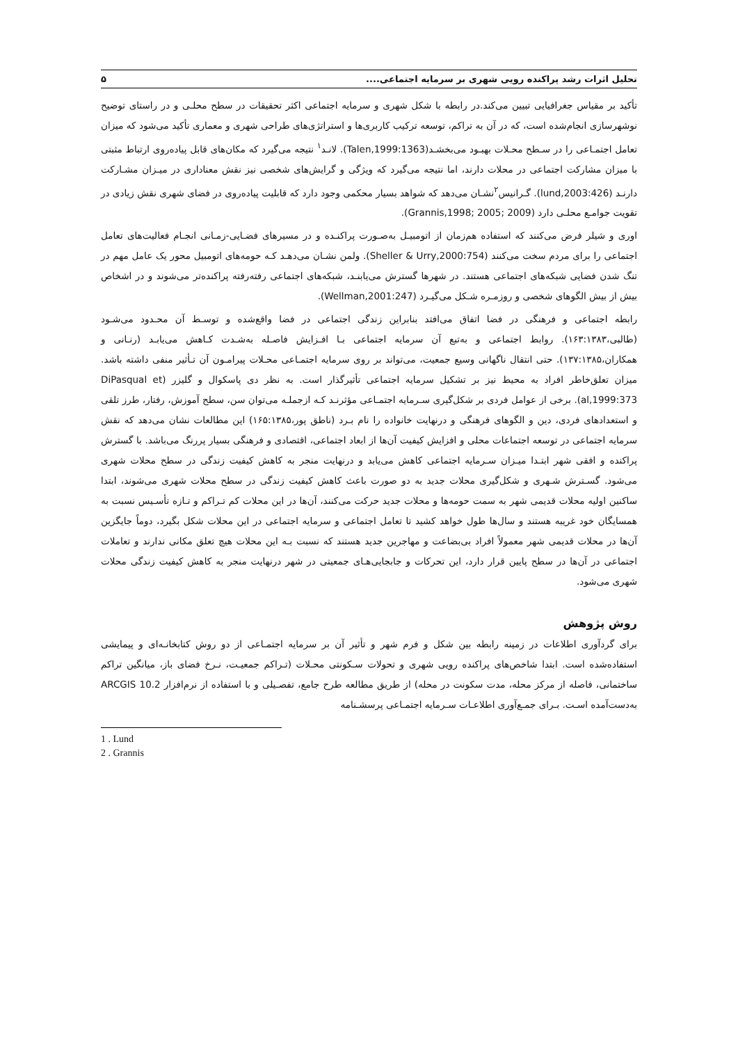تحلیل اثرات رشد پراکنده رویی شهری بر سرمایه اجتماعی.... ۵
تأکید بر مقیاس جغرافیایی تبیین می‌کند.در رابطه با شکل شهری و سرمایه اجتماعی اکثر تحقیقات در سطح محلـی و در راستای توضیح نوشهرسازی انجام‌شده است، که در آن به تراکم، توسعه ترکیب کاربری‌ها و استراتژی‌های طراحی شهری و معماری تأکید می‌شود که میزان تعامل اجتمـاعی را در سـطح محـلات بهبـود می‌بخشـد(Talen,1999:1363). لانـد<sup>۱</sup> نتیجه می‌گیرد که مکان‌های قابل پیاده‌روی ارتباط مثبتی با میزان مشارکت اجتماعی در محلات دارند، اما نتیجه می‌گیرد که ویژگی و گرایش‌های شخصی نیز نقش معناداری در میـزان مشـارکت دارنـد (lund,2003:426). گـرانیس<sup>۲</sup>نشـان می‌دهد که شواهد بسیار محکمی وجود دارد که قابلیت پیاده‌روی در فضای شهری نقش زیادی در تقویت جوامـع محلـی دارد (Grannis,1998; 2005; 2009).
اوری و شیلر فرض می‌کنند که استفاده هم‌زمان از اتومبیـل به‌صـورت پراکنـده و در مسیرهای فضـایی-زمـانی انجـام فعالیت‌های تعامل اجتماعی را برای مردم سخت می‌کنند (Sheller & Urry,2000:754). ولمن نشـان می‌دهـد کـه حومه‌های اتومبیل محور یک عامل مهم در تنگ شدن فضایی شبکه‌های اجتماعی هستند. در شهرها گسترش می‌یابنـد، شبکه‌های اجتماعی رفته‌رفته پراکنده‌تر می‌شوند و در اشخاص بیش از بیش الگوهای شخصی و روزمـره شـکل می‌گیـرد (Wellman,2001:247).
رابطه اجتماعی و فرهنگی در فضا اتفاق می‌افتد بنابراین زندگی اجتماعی در فضا واقع‌شده و توسـط آن محـدود می‌شـود (طالبی،۱۶۳:۱۳۸۳). روابط اجتماعی و به‌تبع آن سرمایه اجتماعی بـا افـزایش فاصـله به‌شـدت کـاهش می‌یابـد (رنـانی و همکاران،۱۳۷:۱۳۸۵). حتی انتقال ناگهانی وسیع جمعیت، می‌تواند بر روی سرمایه اجتمـاعی محـلات پیرامـون آن تـأثیر منفی داشته باشد. میزان تعلق‌خاطر افراد به محیط نیز بر تشکیل سرمایه اجتماعی تأثیرگذار است. به نظر دی پاسکوال و گلیزر (DiPasqual et al,1999:373). برخی از عوامل فردی بر شکل‌گیری سـرمایه اجتمـاعی مؤثرنـد کـه ازجملـه می‌توان سن، سطح آموزش، رفتار، طرز تلقی و استعدادهای فردی، دین و الگوهای فرهنگی و درنهایت خانواده را نام بـرد (ناطق پور،۱۶۵:۱۳۸۵) این مطالعات نشان می‌دهد که نقش سرمایه اجتماعی در توسعه اجتماعات محلی و افزایش کیفیت آن‌ها از ابعاد اجتماعی، اقتصادی و فرهنگی بسیار پررنگ می‌باشد. با گسترش پراکنده و افقی شهر ابتـدا میـزان سـرمایه اجتماعی کاهش می‌یابد و درنهایت منجر به کاهش کیفیت زندگی در سطح محلات شهری می‌شود. گسـترش شـهری و شکل‌گیری محلات جدید به دو صورت باعث کاهش کیفیت زندگی در سطح محلات شهری می‌شوند، ابتدا ساکنین اولیه محلات قدیمی شهر به سمت حومه‌ها و محلات جدید حرکت می‌کنند، آن‌ها در این محلات کم تـراکم و تـازه تأسـیس نسبت به همسایگان خود غریبه هستند و سال‌ها طول خواهد کشید تا تعامل اجتماعی و سرمایه اجتماعی در این محلات شکل بگیرد، دوماً جایگزین آن‌ها در محلات قدیمی شهر معمولاً افراد بی‌بضاعت و مهاجرین جدید هستند که نسبت بـه این محلات هیچ تعلق مکانی ندارند و تعاملات اجتماعی در آن‌ها در سطح پایین قرار دارد، این تحرکات و جابجایی‌هـای جمعیتی در شهر درنهایت منجر به کاهش کیفیت زندگی محلات شهری می‌شود.
روش پژوهش
برای گردآوری اطلاعات در زمینه رابطه بین شکل و فرم شهر و تأثیر آن بر سرمایه اجتمـاعی از دو روش کتابخانـه‌ای و پیمایشی استفاده‌شده است. ابتدا شاخص‌های پراکنده رویی شهری و تحولات سـکونتی محـلات (تـراکم جمعیـت، نـرخ فضای باز، میانگین تراکم ساختمانی، فاصله از مرکز محله، مدت سکونت در محله) از طریق مطالعه طرح جامع، تفصـیلی و با استفاده از نرم‌افزار ARCGIS 10.2 به‌دست‌آمده اسـت. بـرای جمـع‌آوری اطلاعـات سـرمایه اجتمـاعی پرسشـنامه
1 . Lund
2 . Grannis